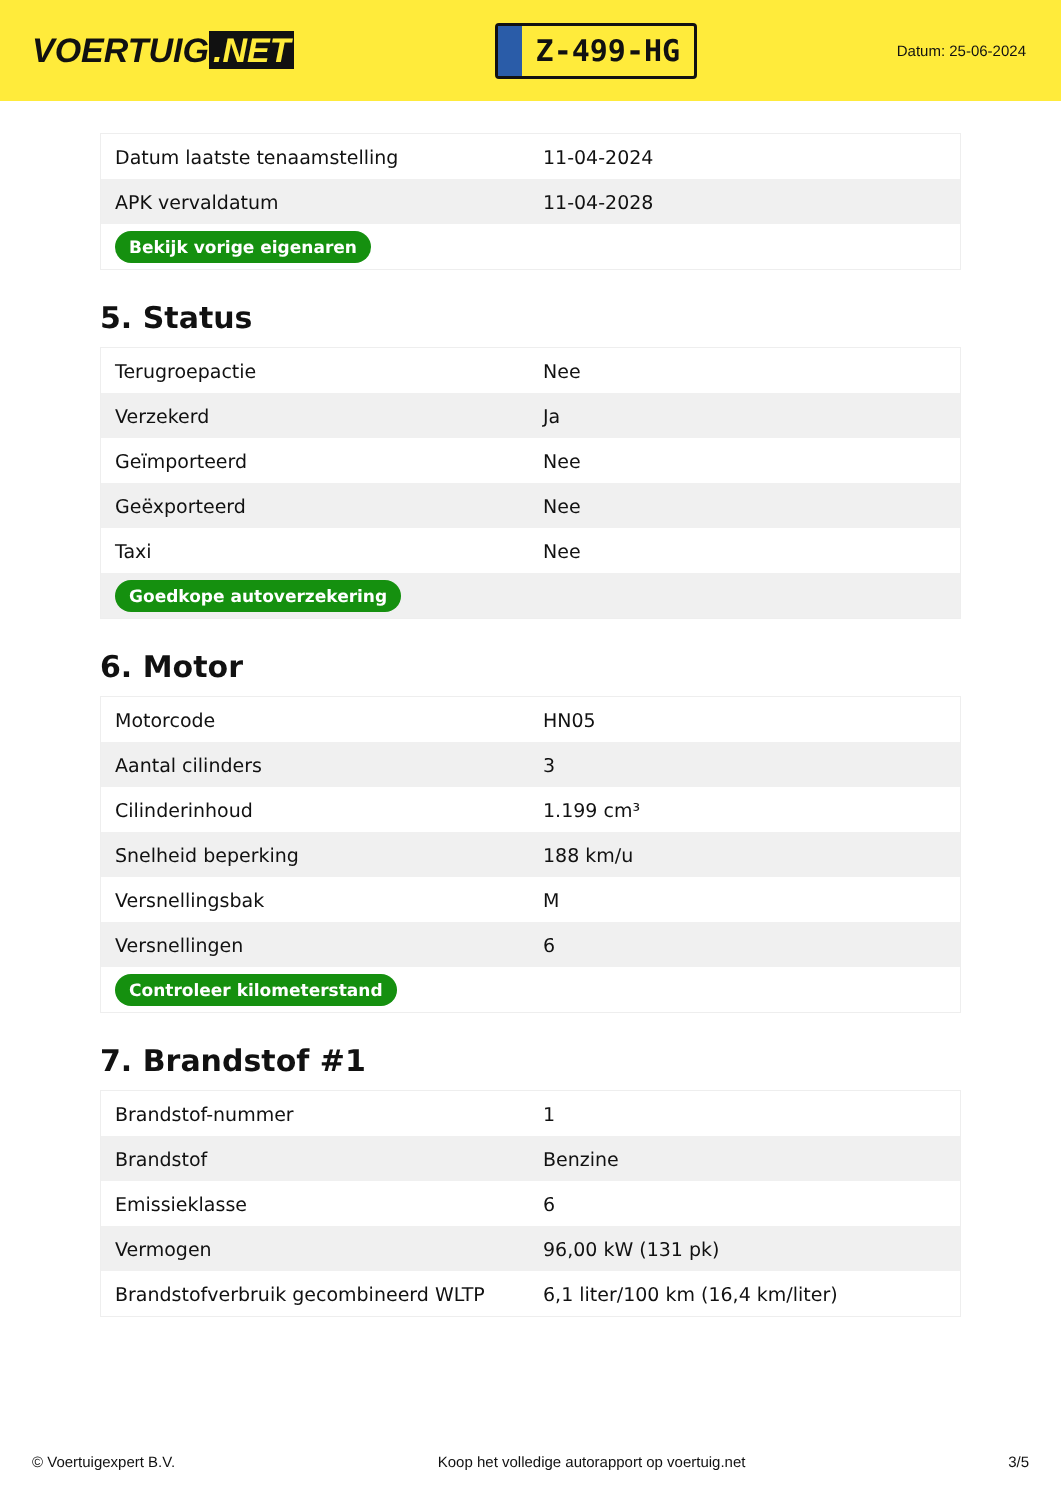VOERTUIG.NET
Z-499-HG
Datum: 25-06-2024
| Datum laatste tenaamstelling | 11-04-2024 |
| APK vervaldatum | 11-04-2028 |
| Bekijk vorige eigenaren | |
5. Status
| Terugroepactie | Nee |
| Verzekerd | Ja |
| Geïmporteerd | Nee |
| Geëxporteerd | Nee |
| Taxi | Nee |
| Goedkope autoverzekering | |
6. Motor
| Motorcode | HN05 |
| Aantal cilinders | 3 |
| Cilinderinhoud | 1.199 cm³ |
| Snelheid beperking | 188 km/u |
| Versnellingsbak | M |
| Versnellingen | 6 |
| Controleer kilometerstand | |
7. Brandstof #1
| Brandstof-nummer | 1 |
| Brandstof | Benzine |
| Emissieklasse | 6 |
| Vermogen | 96,00 kW (131 pk) |
| Brandstofverbruik gecombineerd WLTP | 6,1 liter/100 km (16,4 km/liter) |
© Voertuigexpert B.V. Koop het volledige autorapport op voertuig.net 3/5